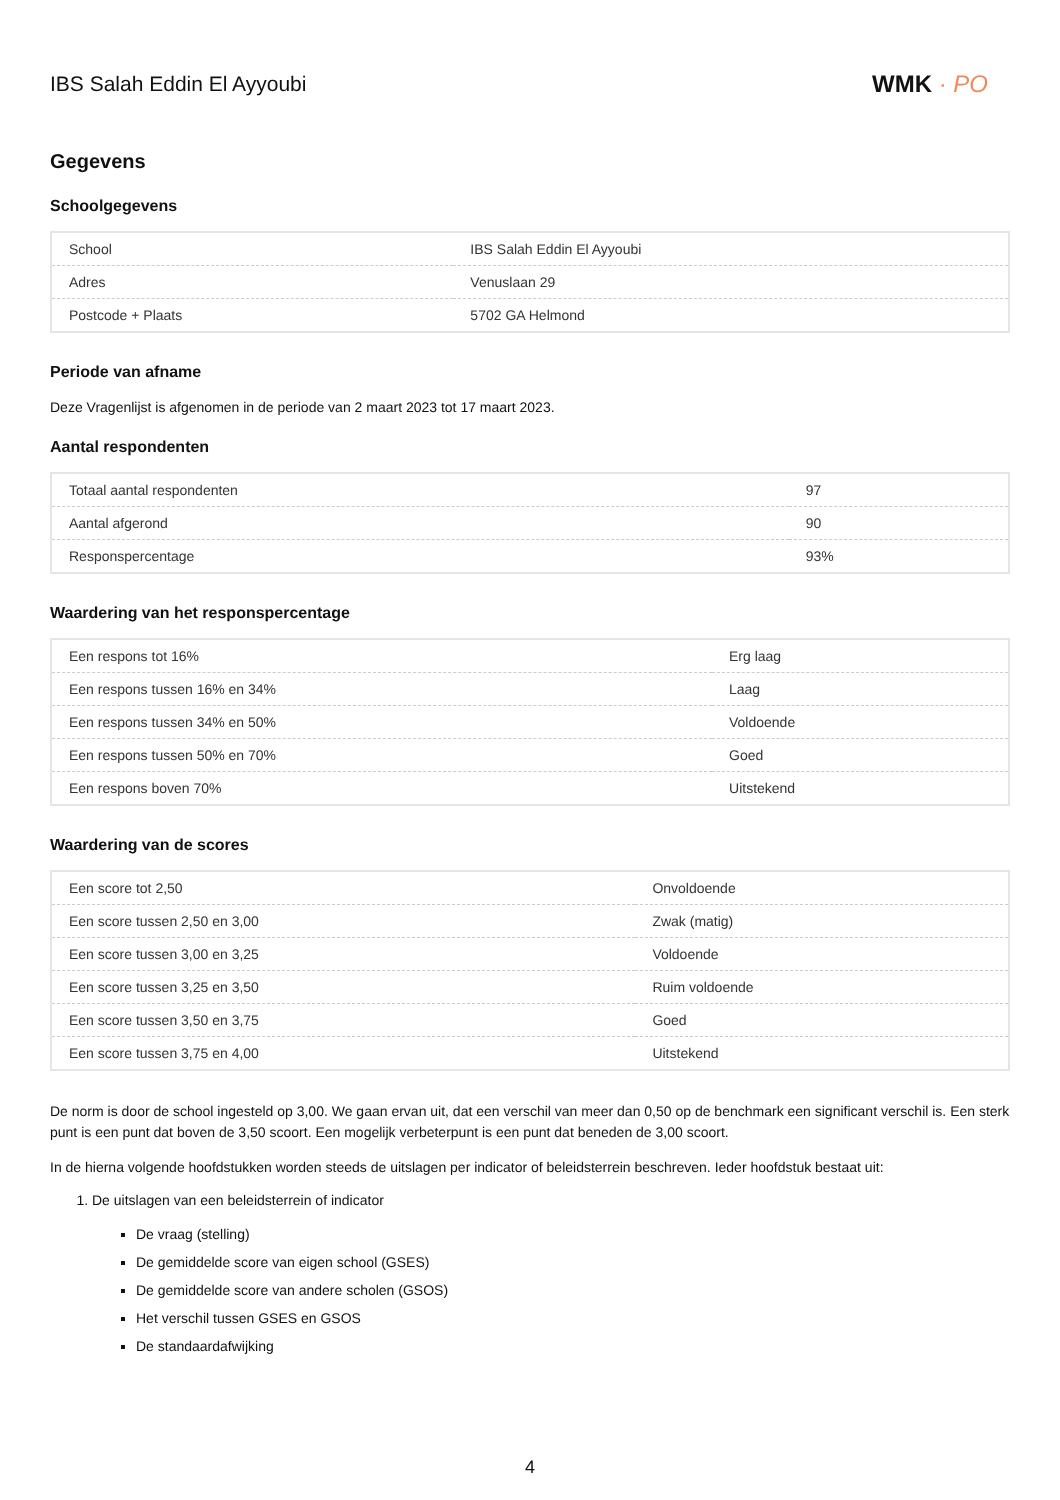IBS Salah Eddin El Ayyoubi WMK · PO
Gegevens
Schoolgegevens
| School | IBS Salah Eddin El Ayyoubi |
| Adres | Venuslaan 29 |
| Postcode + Plaats | 5702 GA Helmond |
Periode van afname
Deze Vragenlijst is afgenomen in de periode van 2 maart 2023 tot 17 maart 2023.
Aantal respondenten
| Totaal aantal respondenten | 97 |
| Aantal afgerond | 90 |
| Responspercentage | 93% |
Waardering van het responspercentage
| Een respons tot 16% | Erg laag |
| Een respons tussen 16% en 34% | Laag |
| Een respons tussen 34% en 50% | Voldoende |
| Een respons tussen 50% en 70% | Goed |
| Een respons boven 70% | Uitstekend |
Waardering van de scores
| Een score tot 2,50 | Onvoldoende |
| Een score tussen 2,50 en 3,00 | Zwak (matig) |
| Een score tussen 3,00 en 3,25 | Voldoende |
| Een score tussen 3,25 en 3,50 | Ruim voldoende |
| Een score tussen 3,50 en 3,75 | Goed |
| Een score tussen 3,75 en 4,00 | Uitstekend |
De norm is door de school ingesteld op 3,00. We gaan ervan uit, dat een verschil van meer dan 0,50 op de benchmark een significant verschil is. Een sterk punt is een punt dat boven de 3,50 scoort. Een mogelijk verbeterpunt is een punt dat beneden de 3,00 scoort.
In de hierna volgende hoofdstukken worden steeds de uitslagen per indicator of beleidsterrein beschreven. Ieder hoofdstuk bestaat uit:
1. De uitslagen van een beleidsterrein of indicator
De vraag (stelling)
De gemiddelde score van eigen school (GSES)
De gemiddelde score van andere scholen (GSOS)
Het verschil tussen GSES en GSOS
De standaardafwijking
4